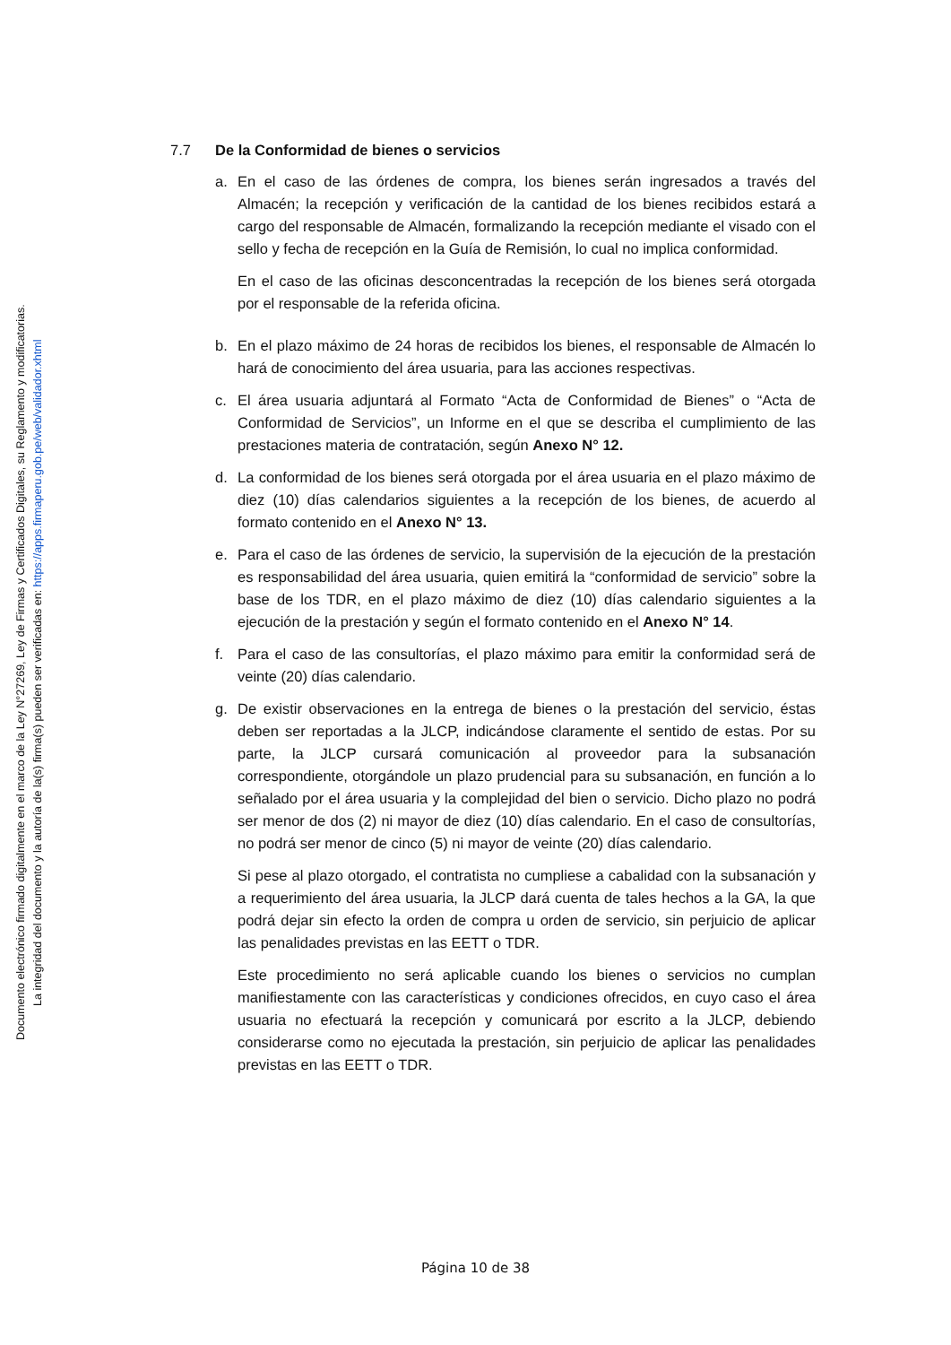Documento electrónico firmado digitalmente en el marco de la Ley N°27269, Ley de Firmas y Certificados Digitales, su Reglamento y modificatorias.
La integridad del documento y la autoría de la(s) firma(s) pueden ser verificadas en: https://apps.firmaperu.gob.pe/web/validador.xhtml
7.7 De la Conformidad de bienes o servicios
a. En el caso de las órdenes de compra, los bienes serán ingresados a través del Almacén; la recepción y verificación de la cantidad de los bienes recibidos estará a cargo del responsable de Almacén, formalizando la recepción mediante el visado con el sello y fecha de recepción en la Guía de Remisión, lo cual no implica conformidad.
En el caso de las oficinas desconcentradas la recepción de los bienes será otorgada por el responsable de la referida oficina.
b. En el plazo máximo de 24 horas de recibidos los bienes, el responsable de Almacén lo hará de conocimiento del área usuaria, para las acciones respectivas.
c. El área usuaria adjuntará al Formato “Acta de Conformidad de Bienes” o “Acta de Conformidad de Servicios”, un Informe en el que se describa el cumplimiento de las prestaciones materia de contratación, según Anexo N° 12.
d. La conformidad de los bienes será otorgada por el área usuaria en el plazo máximo de diez (10) días calendarios siguientes a la recepción de los bienes, de acuerdo al formato contenido en el Anexo N° 13.
e. Para el caso de las órdenes de servicio, la supervisión de la ejecución de la prestación es responsabilidad del área usuaria, quien emitirá la “conformidad de servicio” sobre la base de los TDR, en el plazo máximo de diez (10) días calendario siguientes a la ejecución de la prestación y según el formato contenido en el Anexo N° 14.
f. Para el caso de las consultorías, el plazo máximo para emitir la conformidad será de veinte (20) días calendario.
g. De existir observaciones en la entrega de bienes o la prestación del servicio, éstas deben ser reportadas a la JLCP, indicándose claramente el sentido de estas. Por su parte, la JLCP cursará comunicación al proveedor para la subsanación correspondiente, otorgándole un plazo prudencial para su subsanación, en función a lo señalado por el área usuaria y la complejidad del bien o servicio. Dicho plazo no podrá ser menor de dos (2) ni mayor de diez (10) días calendario. En el caso de consultorías, no podrá ser menor de cinco (5) ni mayor de veinte (20) días calendario.
Si pese al plazo otorgado, el contratista no cumpliese a cabalidad con la subsanación y a requerimiento del área usuaria, la JLCP dará cuenta de tales hechos a la GA, la que podrá dejar sin efecto la orden de compra u orden de servicio, sin perjuicio de aplicar las penalidades previstas en las EETT o TDR.
Este procedimiento no será aplicable cuando los bienes o servicios no cumplan manifiestamente con las características y condiciones ofrecidos, en cuyo caso el área usuaria no efectuará la recepción y comunicará por escrito a la JLCP, debiendo considerarse como no ejecutada la prestación, sin perjuicio de aplicar las penalidades previstas en las EETT o TDR.
Página 10 de 38